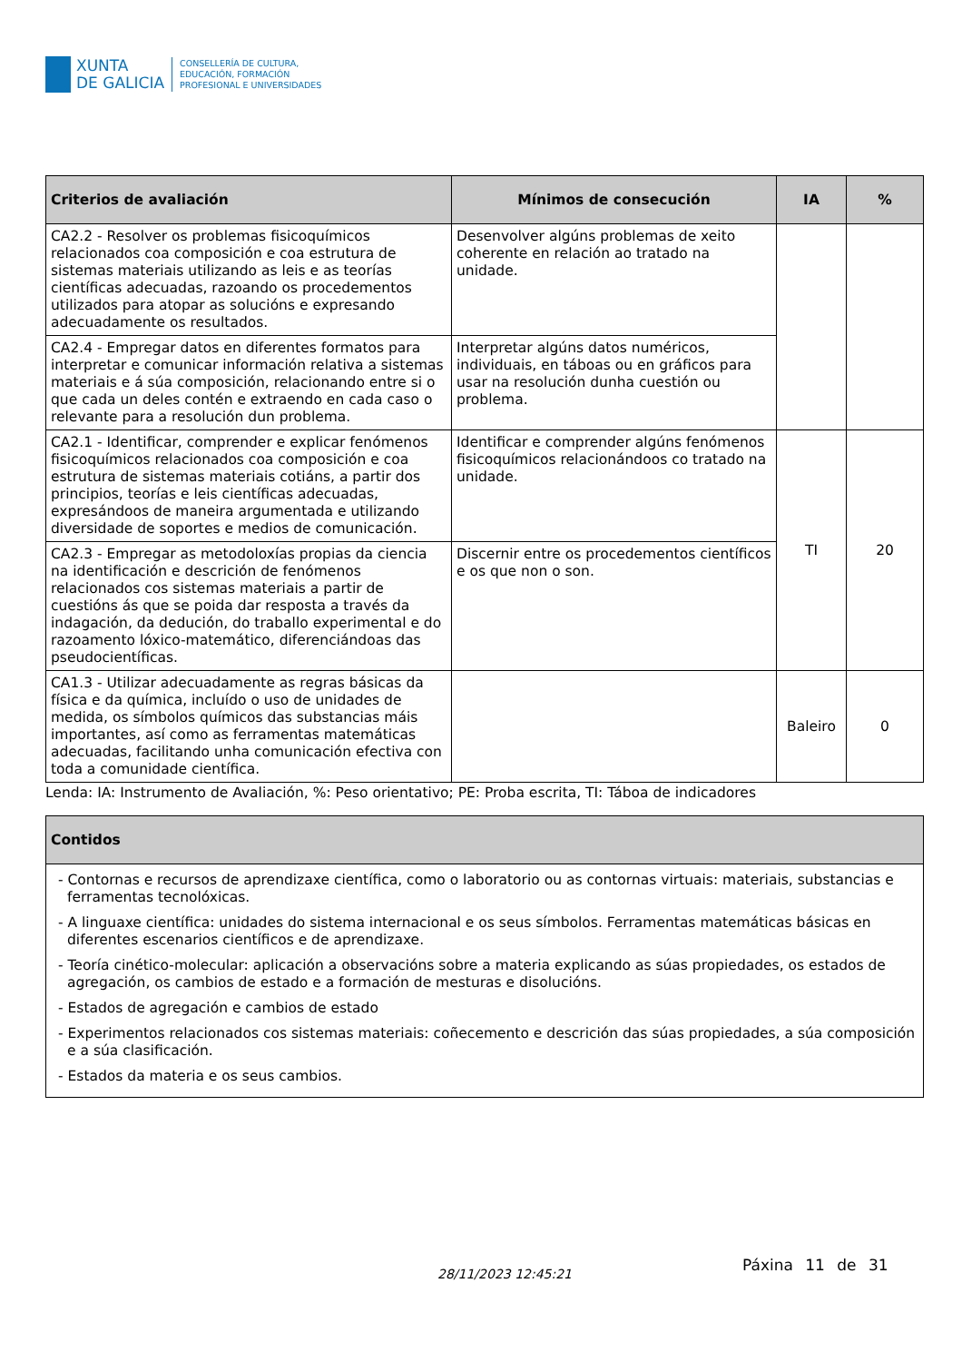XUNTA
DE GALICIA
CONSELLERÍA DE CULTURA,
EDUCACIÓN, FORMACIÓN
PROFESIONAL E UNIVERSIDADES
| Criterios de avaliación | Mínimos de consecución | IA | % |
| --- | --- | --- | --- |
| CA2.2 - Resolver os problemas fisicoquímicos relacionados coa composición e coa estrutura de sistemas materiais utilizando as leis e as teorías científicas adecuadas, razoando os procedementos utilizados para atopar as solucións e expresando adecuadamente os resultados. | Desenvolver algúns problemas de xeito coherente en relación ao tratado na unidade. | | |
| CA2.4 - Empregar datos en diferentes formatos para interpretar e comunicar información relativa a sistemas materiais e á súa composición, relacionando entre si o que cada un deles contén e extraendo en cada caso o relevante para a resolución dun problema. | Interpretar algúns datos numéricos, individuais, en táboas ou en gráficos para usar na resolución dunha cuestión ou problema. | | |
| CA2.1 - Identificar, comprender e explicar fenómenos fisicoquímicos relacionados coa composición e coa estrutura de sistemas materiais cotiáns, a partir dos principios, teorías e leis científicas adecuadas, expresándoos de maneira argumentada e utilizando diversidade de soportes e medios de comunicación. | Identificar e comprender algúns fenómenos fisicoquímicos relacionándoos co tratado na unidade. | TI | 20 |
| CA2.3 - Empregar as metodoloxías propias da ciencia na identificación e descrición de fenómenos relacionados cos sistemas materiais a partir de cuestións ás que se poida dar resposta a través da indagación, da dedución, do traballo experimental e do razoamento lóxico-matemático, diferenciándoas das pseudocientíficas. | Discernir entre os procedementos científicos e os que non o son. | | |
| CA1.3 - Utilizar adecuadamente as regras básicas da física e da química, incluído o uso de unidades de medida, os símbolos químicos das substancias máis importantes, así como as ferramentas matemáticas adecuadas, facilitando unha comunicación efectiva con toda a comunidade científica. | | Baleiro | 0 |
Lenda: IA: Instrumento de Avaliación, %: Peso orientativo; PE: Proba escrita, TI: Táboa de indicadores
| Contidos |
| --- |
| - Contornas e recursos de aprendizaxe científica, como o laboratorio ou as contornas virtuais: materiais, substancias e ferramentas tecnolóxicas. - A linguaxe científica: unidades do sistema internacional e os seus símbolos. Ferramentas matemáticas básicas en diferentes escenarios científicos e de aprendizaxe. - Teoría cinético-molecular: aplicación a observacións sobre a materia explicando as súas propiedades, os estados de agregación, os cambios de estado e a formación de mesturas e disolucións. - Estados de agregación e cambios de estado - Experimentos relacionados cos sistemas materiais: coñecemento e descrición das súas propiedades, a súa composición e a súa clasificación. - Estados da materia e os seus cambios. |
28/11/2023 12:45:21
Páxina 11 de 31